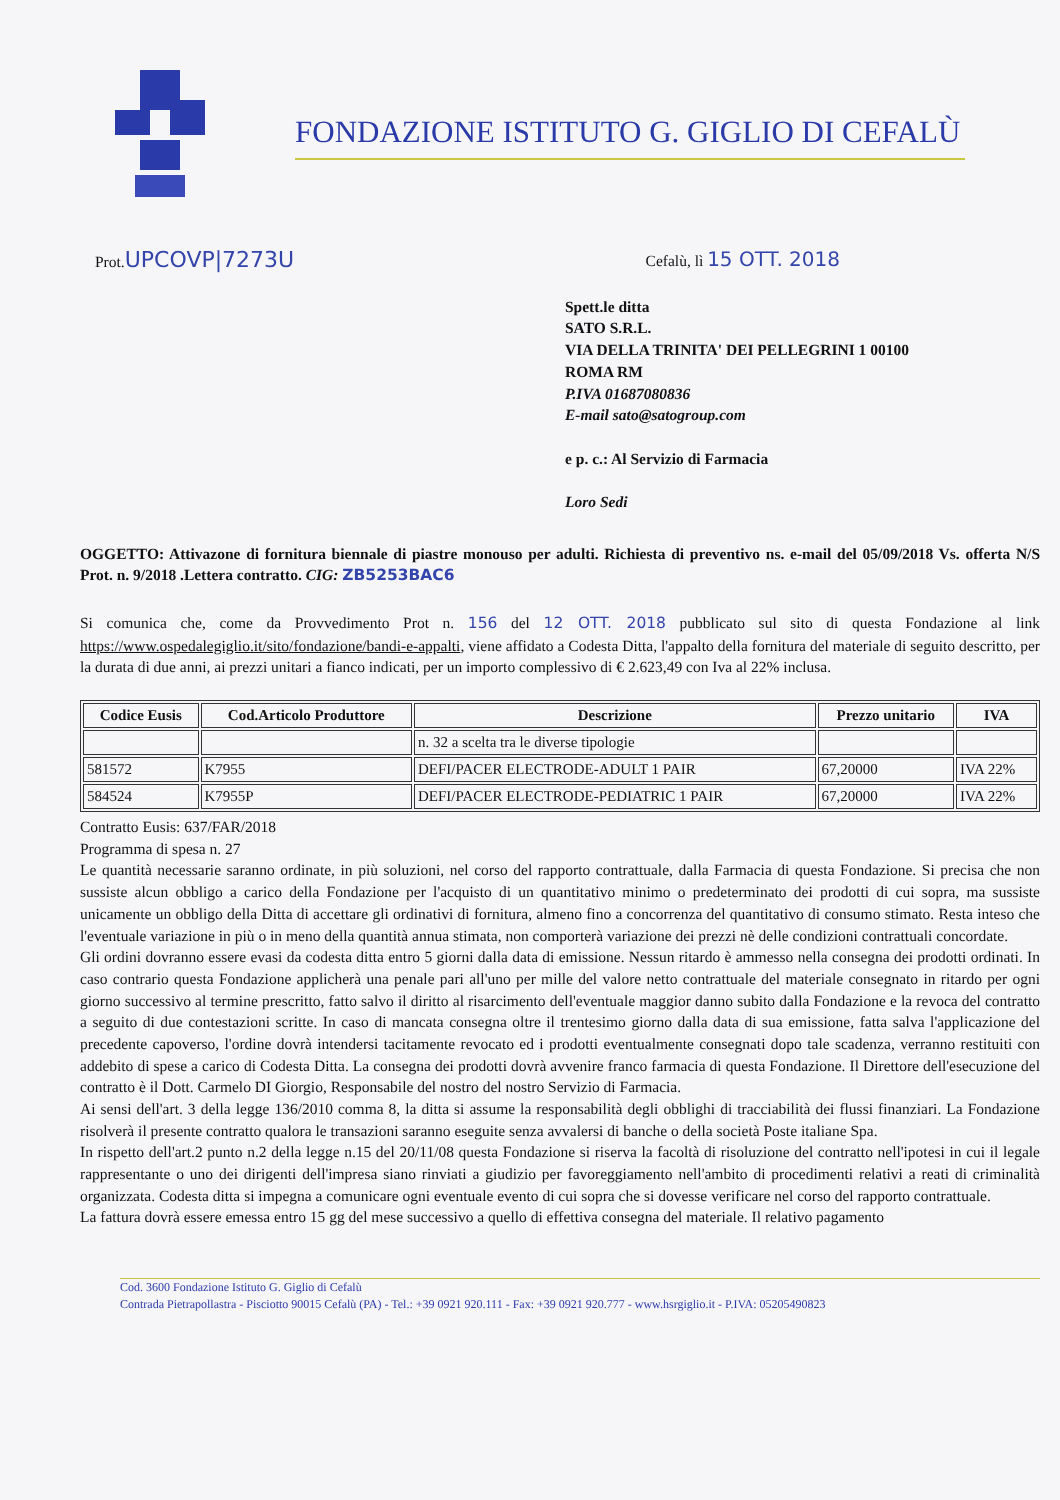FONDAZIONE ISTITUTO G. GIGLIO DI CEFALÙ
Prot.UPCOVP|7273U Cefalù, lì 15 OTT. 2018
Spett.le ditta
SATO S.R.L.
VIA DELLA TRINITA' DEI PELLEGRINI 1 00100
ROMA RM
P.IVA 01687080836
E-mail sato@satogroup.com
e p. c.: Al Servizio di Farmacia
Loro Sedi
OGGETTO: Attivazone di fornitura biennale di piastre monouso per adulti. Richiesta di preventivo ns. e-mail del 05/09/2018 Vs. offerta N/S Prot. n. 9/2018 .Lettera contratto. CIG: ZB5253BAC6
Si comunica che, come da Provvedimento Prot n. 156 del 12 OTT. 2018 pubblicato sul sito di questa Fondazione al link https://www.ospedalegiglio.it/sito/fondazione/bandi-e-appalti, viene affidato a Codesta Ditta, l'appalto della fornitura del materiale di seguito descritto, per la durata di due anni, ai prezzi unitari a fianco indicati, per un importo complessivo di € 2.623,49 con Iva al 22% inclusa.
| Codice Eusis | Cod.Articolo Produttore | Descrizione | Prezzo unitario | IVA |
| --- | --- | --- | --- | --- |
| | | n. 32 a scelta tra le diverse tipologie | | |
| 581572 | K7955 | DEFI/PACER ELECTRODE-ADULT 1 PAIR | 67,20000 | IVA 22% |
| 584524 | K7955P | DEFI/PACER ELECTRODE-PEDIATRIC 1 PAIR | 67,20000 | IVA 22% |
Contratto Eusis: 637/FAR/2018
Programma di spesa n. 27
Le quantità necessarie saranno ordinate, in più soluzioni, nel corso del rapporto contrattuale, dalla Farmacia di questa Fondazione. Si precisa che non sussiste alcun obbligo a carico della Fondazione per l'acquisto di un quantitativo minimo o predeterminato dei prodotti di cui sopra, ma sussiste unicamente un obbligo della Ditta di accettare gli ordinativi di fornitura, almeno fino a concorrenza del quantitativo di consumo stimato. Resta inteso che l'eventuale variazione in più o in meno della quantità annua stimata, non comporterà variazione dei prezzi nè delle condizioni contrattuali concordate.
Gli ordini dovranno essere evasi da codesta ditta entro 5 giorni dalla data di emissione. Nessun ritardo è ammesso nella consegna dei prodotti ordinati. In caso contrario questa Fondazione applicherà una penale pari all'uno per mille del valore netto contrattuale del materiale consegnato in ritardo per ogni giorno successivo al termine prescritto, fatto salvo il diritto al risarcimento dell'eventuale maggior danno subito dalla Fondazione e la revoca del contratto a seguito di due contestazioni scritte. In caso di mancata consegna oltre il trentesimo giorno dalla data di sua emissione, fatta salva l'applicazione del precedente capoverso, l'ordine dovrà intendersi tacitamente revocato ed i prodotti eventualmente consegnati dopo tale scadenza, verranno restituiti con addebito di spese a carico di Codesta Ditta. La consegna dei prodotti dovrà avvenire franco farmacia di questa Fondazione. Il Direttore dell'esecuzione del contratto è il Dott. Carmelo DI Giorgio, Responsabile del nostro del nostro Servizio di Farmacia.
Ai sensi dell'art. 3 della legge 136/2010 comma 8, la ditta si assume la responsabilità degli obblighi di tracciabilità dei flussi finanziari. La Fondazione risolverà il presente contratto qualora le transazioni saranno eseguite senza avvalersi di banche o della società Poste italiane Spa.
In rispetto dell'art.2 punto n.2 della legge n.15 del 20/11/08 questa Fondazione si riserva la facoltà di risoluzione del contratto nell'ipotesi in cui il legale rappresentante o uno dei dirigenti dell'impresa siano rinviati a giudizio per favoreggiamento nell'ambito di procedimenti relativi a reati di criminalità organizzata. Codesta ditta si impegna a comunicare ogni eventuale evento di cui sopra che si dovesse verificare nel corso del rapporto contrattuale.
La fattura dovrà essere emessa entro 15 gg del mese successivo a quello di effettiva consegna del materiale. Il relativo pagamento
Cod. 3600 Fondazione Istituto G. Giglio di Cefalù
Contrada Pietrapollastra - Pisciotto 90015 Cefalù (PA) - Tel.: +39 0921 920.111 - Fax: +39 0921 920.777 - www.hsrgiglio.it - P.IVA: 05205490823